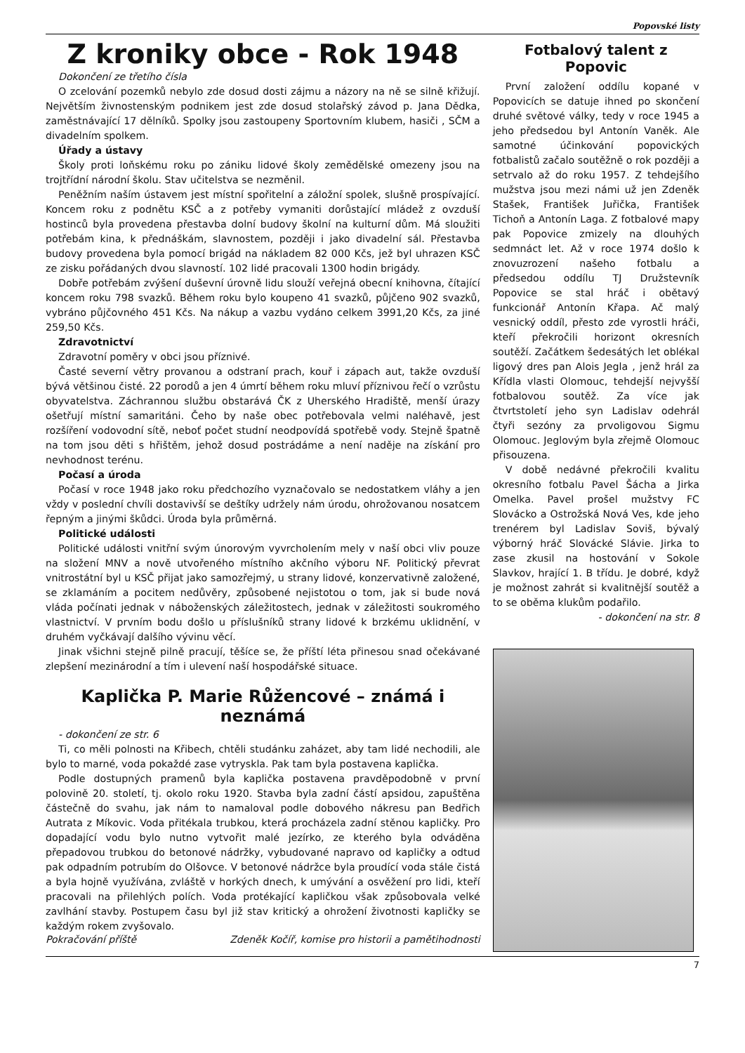Popovské listy
Z kroniky obce - Rok 1948
Dokončení ze třetího čísla
O zcelování pozemků nebylo zde dosud dosti zájmu a názory na ně se silně křižují. Největším živnostenským podnikem jest zde dosud stolařský závod p. Jana Dědka, zaměstnávající 17 dělníků. Spolky jsou zastoupeny Sportovním klubem, hasiči , SČM a divadelním spolkem.
Úřady a ústavy
Školy proti loňskému roku po zániku lidové školy zemědělské omezeny jsou na trojtřídní národní školu. Stav učitelstva se nezměnil.
Peněžním naším ústavem jest místní spořitelní a záložní spolek, slušně prospívající. Koncem roku z podnětu KSČ a z potřeby vymaniti dorůstající mládež z ovzduší hostinců byla provedena přestavba dolní budovy školní na kulturní dům. Má sloužiti potřebám kina, k přednáškám, slavnostem, později i jako divadelní sál. Přestavba budovy provedena byla pomocí brigád na nákladem 82 000 Kčs, jež byl uhrazen KSČ ze zisku pořádaných dvou slavností. 102 lidé pracovali 1300 hodin brigády.
Dobře potřebám zvýšení duševní úrovně lidu slouží veřejná obecní knihovna, čítající koncem roku 798 svazků. Během roku bylo koupeno 41 svazků, půjčeno 902 svazků, vybráno půjčovného 451 Kčs. Na nákup a vazbu vydáno celkem 3991,20 Kčs, za jiné 259,50 Kčs.
Zdravotnictví
Zdravotní poměry v obci jsou příznivé.
Časté severní větry provanou a odstraní prach, kouř i zápach aut, takže ovzduší bývá většinou čisté. 22 porodů a jen 4 úmrtí během roku mluví příznivou řečí o vzrůstu obyvatelstva. Záchrannou službu obstarává ČK z Uherského Hradiště, menší úrazy ošetřují místní samaritáni. Čeho by naše obec potřebovala velmi naléhavě, jest rozšíření vodovodní sítě, neboť počet studní neodpovídá spotřebě vody. Stejně špatně na tom jsou děti s hřištěm, jehož dosud postrádáme a není naděje na získání pro nevhodnost terénu.
Počasí a úroda
Počasí v roce 1948 jako roku předchozího vyznačovalo se nedostatkem vláhy a jen vždy v poslední chvíli dostavivší se deštíky udržely nám úrodu, ohrožovanou nosatcem řepným a jinými škůdci. Úroda byla průměrná.
Politické události
Politické události vnitřní svým únorovým vyvrcholením mely v naší obci vliv pouze na složení MNV a nově utvořeného místního akčního výboru NF. Politický převrat vnitrostátní byl u KSČ přijat jako samozřejmý, u strany lidové, konzervativně založené, se zklamáním a pocitem nedůvěry, způsobené nejistotou o tom, jak si bude nová vláda počínati jednak v náboženských záležitostech, jednak v záležitosti soukromého vlastnictví. V prvním bodu došlo u příslušníků strany lidové k brzkému uklidnění, v druhém vyčkávají dalšího vývinu věcí.
Jinak všichni stejně pilně pracují, těšíce se, že příští léta přinesou snad očekávané zlepšení mezinárodní a tím i ulevení naší hospodářské situace.
Kaplička P. Marie Růžencové – známá i neznámá
- dokončení ze str. 6
Ti, co měli polnosti na Křibech, chtěli studánku zaházet, aby tam lidé nechodili, ale bylo to marné, voda pokaždé zase vytryskla. Pak tam byla postavena kaplička.
Podle dostupných pramenů byla kaplička postavena pravděpodobně v první polovině 20. století, tj. okolo roku 1920. Stavba byla zadní částí apsidou, zapuštěna částečně do svahu, jak nám to namaloval podle dobového nákresu pan Bedřich Autrata z Míkovic. Voda přitékala trubkou, která procházela zadní stěnou kapličky. Pro dopadající vodu bylo nutno vytvořit malé jezírko, ze kterého byla odváděna přepadovou trubkou do betonové nádržky, vybudované napravo od kapličky a odtud pak odpadním potrubím do Olšovce. V betonové nádržce byla proudící voda stále čistá a byla hojně využívána, zvláště v horkých dnech, k umývání a osvěžení pro lidi, kteří pracovali na přilehlých polích. Voda protékající kapličkou však způsobovala velké zavlhání stavby. Postupem času byl již stav kritický a ohrožení životnosti kapličky se každým rokem zvyšovalo.
Pokračování příště Zdeněk Kočíř, komise pro historii a pamětihodnosti
Fotbalový talent z Popovic
První založení oddílu kopané v Popovicích se datuje ihned po skončení druhé světové války, tedy v roce 1945 a jeho předsedou byl Antonín Vaněk. Ale samotné účinkování popovických fotbalistů začalo soutěžně o rok později a setrvalo až do roku 1957. Z tehdejšího mužstva jsou mezi námi už jen Zdeněk Stašek, František Juřička, František Tichoň a Antonín Laga. Z fotbalové mapy pak Popovice zmizely na dlouhých sedmnáct let. Až v roce 1974 došlo k znovuzrození našeho fotbalu a předsedou oddílu TJ Družstevník Popovice se stal hráč i obětavý funkcionář Antonín Křapa. Ač malý vesnický oddíl, přesto zde vyrostli hráči, kteří překročili horizont okresních soutěží. Začátkem šedesátých let oblékal ligový dres pan Alois Jegla , jenž hrál za Křídla vlasti Olomouc, tehdejší nejvyšší fotbalovou soutěž. Za více jak čtvrtstoletí jeho syn Ladislav odehrál čtyři sezóny za prvoligovou Sigmu Olomouc. Jeglovým byla zřejmě Olomouc přisouzena.
V době nedávné překročili kvalitu okresního fotbalu Pavel Šácha a Jirka Omelka. Pavel prošel mužstvy FC Slovácko a Ostrožská Nová Ves, kde jeho trenérem byl Ladislav Soviš, bývalý výborný hráč Slovácké Slávie. Jirka to zase zkusil na hostování v Sokole Slavkov, hrající 1. B třídu. Je dobré, když je možnost zahrát si kvalitnější soutěž a to se oběma klukům podařilo.
- dokončení na str. 8
7